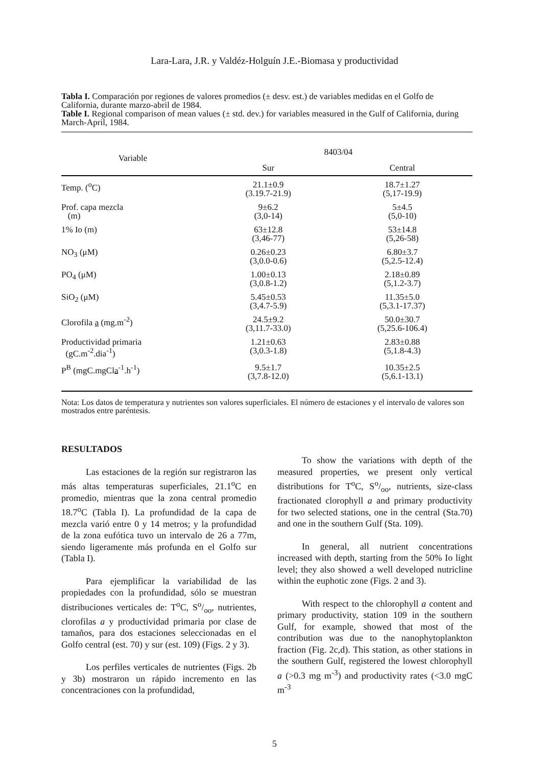Lara-Lara, J.R. y Valdéz-Holguín J.E.-Biomasa y productividad
Tabla I. Comparación por regiones de valores promedios (± desv. est.) de variables medidas en el Golfo de California, durante marzo-abril de 1984.
Table I. Regional comparison of mean values (± std. dev.) for variables measured in the Gulf of California, during March-April, 1984.
| Variable | 8403/04 | |
| --- | --- | --- |
| | Sur | Central |
| Temp. (<sup>o</sup>C) | 21.1±0.9 (3.19.7-21.9) | 18.7±1.27 (5,17-19.9) |
| Prof. capa mezcla (m) | 9±6.2 (3,0-14) | 5±4.5 (5,0-10) |
| 1% Io (m) | 63±12.8 (3,46-77) | 53±14.8 (5,26-58) |
| NO<sub>3</sub> (μM) | 0.26±0.23 (3,0.0-0.6) | 6.80±3.7 (5,2.5-12.4) |
| PO<sub>4</sub> (μM) | 1.00±0.13 (3,0.8-1.2) | 2.18±0.89 (5,1.2-3.7) |
| SiO<sub>2</sub> (μM) | 5.45±0.53 (3,4.7-5.9) | 11.35±5.0 (5,3.1-17.37) |
| Clorofila a (mg.m<sup>-2</sup>) | 24.5±9.2 (3,11.7-33.0) | 50.0±30.7 (5,25.6-106.4) |
| Productividad primaria (gC.m<sup>-2</sup>.dia<sup>-1</sup>) | 1.21±0.63 (3,0.3-1.8) | 2.83±0.88 (5,1.8-4.3) |
| P<sup>B</sup> (mgC.mgCl a<sup>-1</sup>.h<sup>-1</sup>) | 9.5±1.7 (3,7.8-12.0) | 10.35±2.5 (5,6.1-13.1) |
Nota: Los datos de temperatura y nutrientes son valores superficiales. El número de estaciones y el intervalo de valores son mostrados entre paréntesis.
RESULTADOS
Las estaciones de la región sur registraron las más altas temperaturas superficiales, 21.1<sup>o</sup>C en promedio, mientras que la zona central promedio 18.7<sup>o</sup>C (Tabla I). La profundidad de la capa de mezcla varió entre 0 y 14 metros; y la profundidad de la zona eufótica tuvo un intervalo de 26 a 77m, siendo ligeramente más profunda en el Golfo sur (Tabla I).
Para ejemplificar la variabilidad de las propiedades con la profundidad, sólo se muestran distribuciones verticales de: T<sup>o</sup>C, So/oo, nutrientes, clorofilas a y productividad primaria por clase de tamaños, para dos estaciones seleccionadas en el Golfo central (est. 70) y sur (est. 109) (Figs. 2 y 3).
Los perfiles verticales de nutrientes (Figs. 2b y 3b) mostraron un rápido incremento en las concentraciones con la profundidad,
To show the variations with depth of the measured properties, we present only vertical distributions for T<sup>o</sup>C, So/oo, nutrients, size-class fractionated clorophyll a and primary productivity for two selected stations, one in the central (Sta.70) and one in the southern Gulf (Sta. 109).
In general, all nutrient concentrations increased with depth, starting from the 50% Io light level; they also showed a well developed nutricline within the euphotic zone (Figs. 2 and 3).
With respect to the chlorophyll a content and primary productivity, station 109 in the southern Gulf, for example, showed that most of the contribution was due to the nanophytoplankton fraction (Fig. 2c,d). This station, as other stations in the southern Gulf, registered the lowest chlorophyll a (>0.3 mg m<sup>-3</sup>) and productivity rates (<3.0 mgC m<sup>-3</sup>
5